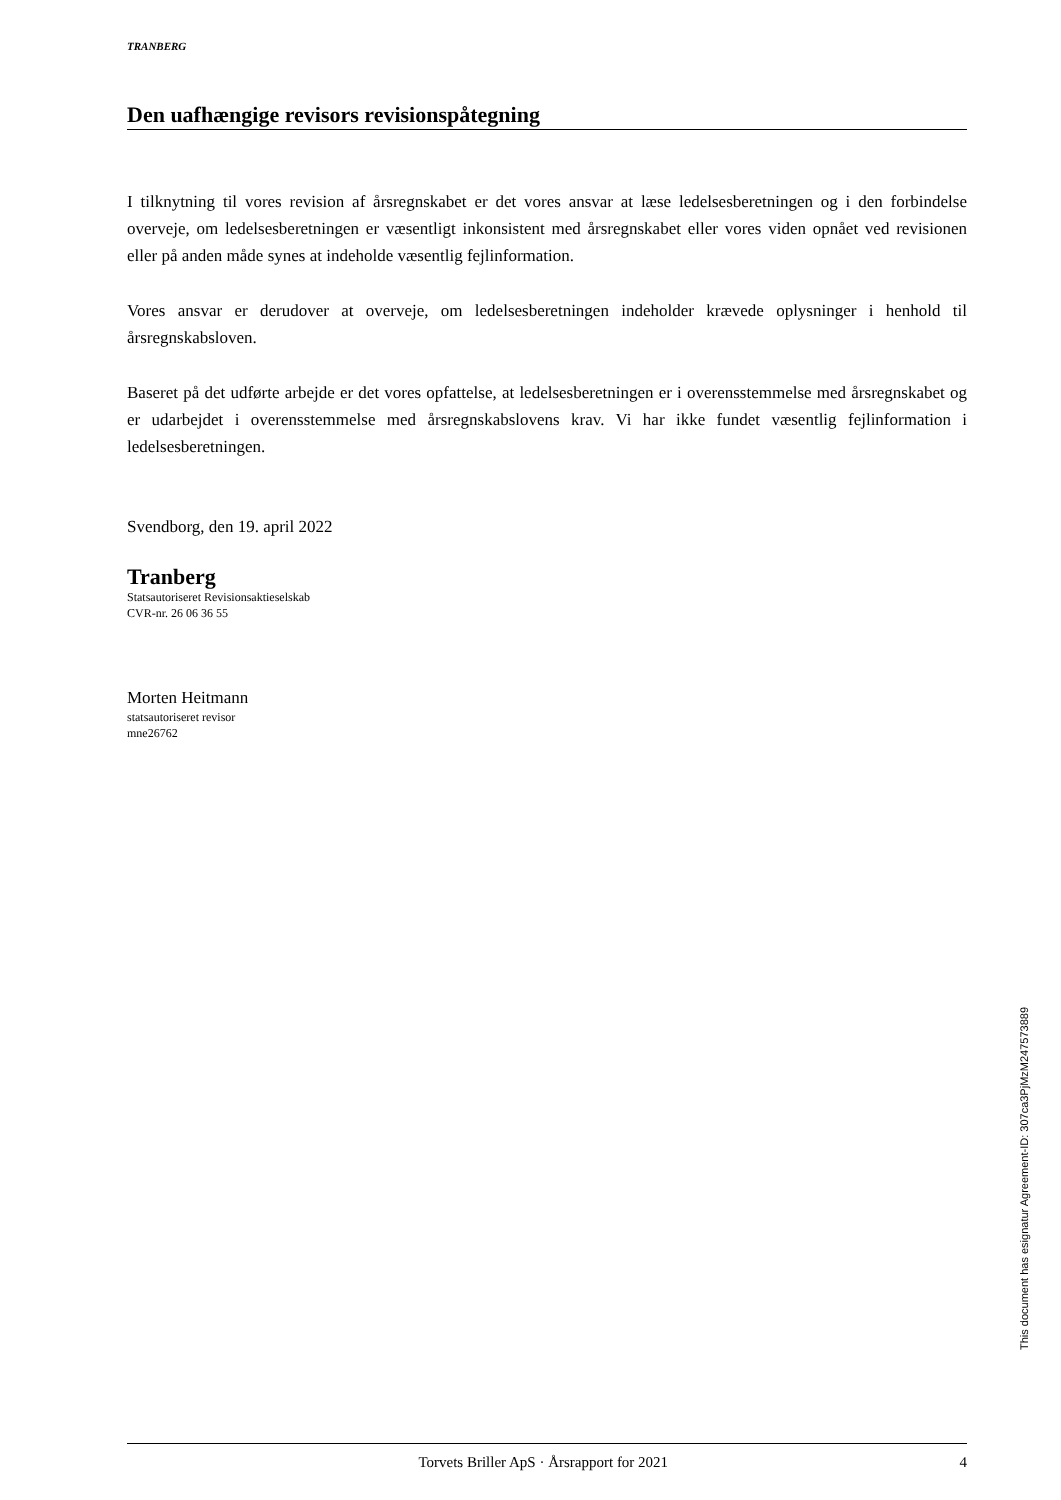TRANBERG
Den uafhængige revisors revisionspåtegning
I tilknytning til vores revision af årsregnskabet er det vores ansvar at læse ledelsesberetningen og i den forbindelse overveje, om ledelsesberetningen er væsentligt inkonsistent med årsregnskabet eller vores viden opnået ved revisionen eller på anden måde synes at indeholde væsentlig fejlinformation.
Vores ansvar er derudover at overveje, om ledelsesberetningen indeholder krævede oplysninger i henhold til årsregnskabsloven.
Baseret på det udførte arbejde er det vores opfattelse, at ledelsesberetningen er i overensstemmelse med årsregnskabet og er udarbejdet i overensstemmelse med årsregnskabslovens krav. Vi har ikke fundet væsentlig fejlinformation i ledelsesberetningen.
Svendborg, den 19. april 2022
Tranberg
Statsautoriseret Revisionsaktieselskab
CVR-nr. 26 06 36 55
Morten Heitmann
statsautoriseret revisor
mne26762
This document has esignatur Agreement-ID: 307ca3PjMzM247573889
Torvets Briller ApS · Årsrapport for 2021 4